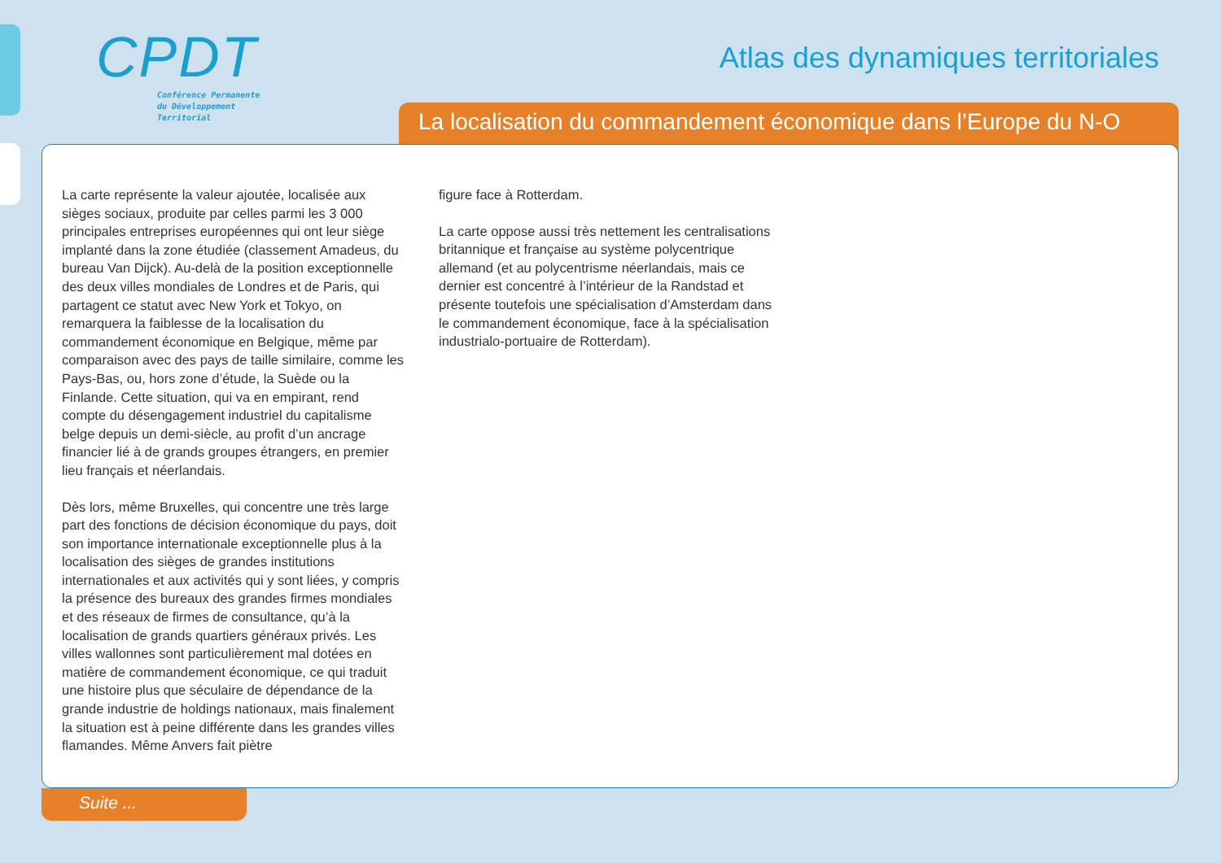CPDT
Conférence Permanente
du Développement
Territorial
Atlas des dynamiques territoriales
La localisation du commandement économique dans l’Europe du N-O
La carte représente la valeur ajoutée, localisée aux sièges sociaux, produite par celles parmi les 3 000 principales entreprises européennes qui ont leur siège implanté dans la zone étudiée (classement Amadeus, du bureau Van Dijck). Au-delà de la position exceptionnelle des deux villes mondiales de Londres et de Paris, qui partagent ce statut avec New York et Tokyo, on remarquera la faiblesse de la localisation du commandement économique en Belgique, même par comparaison avec des pays de taille similaire, comme les Pays-Bas, ou, hors zone d’étude, la Suède ou la Finlande. Cette situation, qui va en empirant, rend compte du désengagement industriel du capitalisme belge depuis un demi-siècle, au profit d’un ancrage financier lié à de grands groupes étrangers, en premier lieu français et néerlandais.
Dès lors, même Bruxelles, qui concentre une très large part des fonctions de décision économique du pays, doit son importance internationale exceptionnelle plus à la localisation des sièges de grandes institutions internationales et aux activités qui y sont liées, y compris la présence des bureaux des grandes firmes mondiales et des réseaux de firmes de consultance, qu’à la localisation de grands quartiers généraux privés. Les villes wallonnes sont particulièrement mal dotées en matière de commandement économique, ce qui traduit une histoire plus que séculaire de dépendance de la grande industrie de holdings nationaux, mais finalement la situation est à peine différente dans les grandes villes flamandes. Même Anvers fait piètre
figure face à Rotterdam.
La carte oppose aussi très nettement les centralisations britannique et française au système polycentrique allemand (et au polycentrisme néerlandais, mais ce dernier est concentré à l’intérieur de la Randstad et présente toutefois une spécialisation d’Amsterdam dans le commandement économique, face à la spécialisation industrialo-portuaire de Rotterdam).
Suite ...